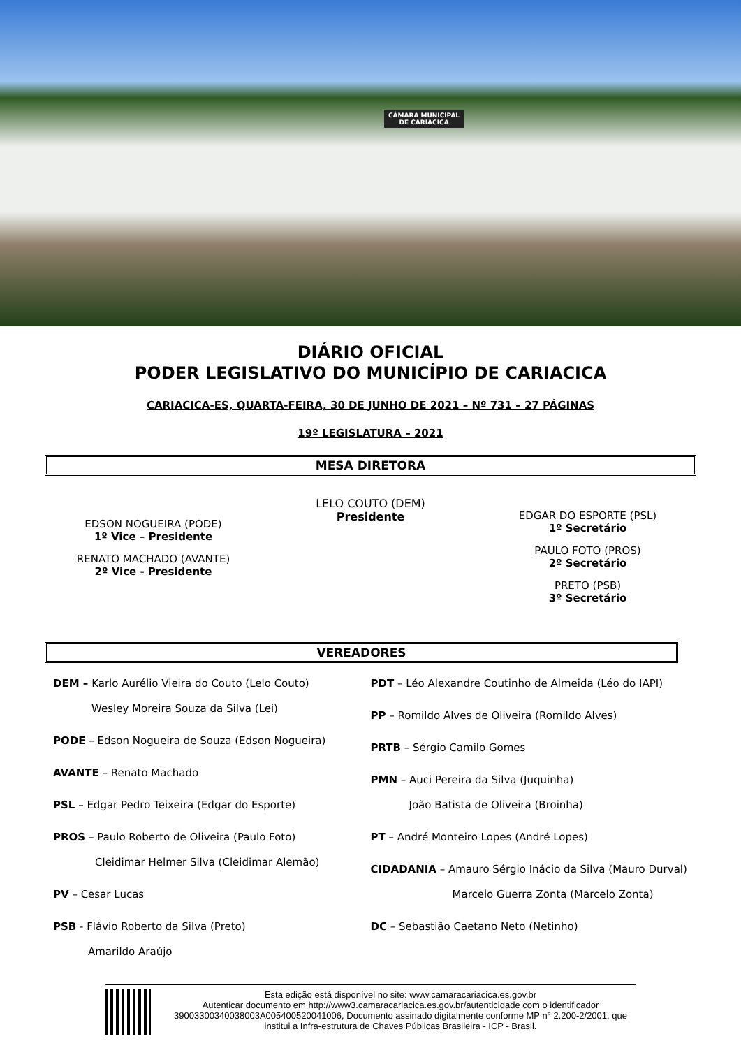CÂMARA MUNICIPAL
DE CARIACICA
DIÁRIO OFICIAL
PODER LEGISLATIVO DO MUNICÍPIO DE CARIACICA
CARIACICA-ES, QUARTA-FEIRA, 30 DE JUNHO DE 2021 – Nº 731 – 27 PÁGINAS
19º LEGISLATURA – 2021
MESA DIRETORA
EDSON NOGUEIRA (PODE)
1º Vice – Presidente
RENATO MACHADO (AVANTE)
2º Vice - Presidente
LELO COUTO (DEM)
Presidente
EDGAR DO ESPORTE (PSL)
1º Secretário
PAULO FOTO (PROS)
2º Secretário
PRETO (PSB)
3º Secretário
VEREADORES
DEM – Karlo Aurélio Vieira do Couto (Lelo Couto)
Wesley Moreira Souza da Silva (Lei)
PODE – Edson Nogueira de Souza (Edson Nogueira)
AVANTE – Renato Machado
PSL – Edgar Pedro Teixeira (Edgar do Esporte)
PROS – Paulo Roberto de Oliveira (Paulo Foto)
Cleidimar Helmer Silva (Cleidimar Alemão)
PV – Cesar Lucas
PSB - Flávio Roberto da Silva (Preto)
Amarildo Araújo
PDT – Léo Alexandre Coutinho de Almeida (Léo do IAPI)
PP – Romildo Alves de Oliveira (Romildo Alves)
PRTB – Sérgio Camilo Gomes
PMN – Auci Pereira da Silva (Juquinha)
João Batista de Oliveira (Broinha)
PT – André Monteiro Lopes (André Lopes)
CIDADANIA – Amauro Sérgio Inácio da Silva (Mauro Durval)
Marcelo Guerra Zonta (Marcelo Zonta)
DC – Sebastião Caetano Neto (Netinho)
Esta edição está disponível no site: www.camaracariacica.es.gov.br
Autenticar documento em http://www3.camaracariacica.es.gov.br/autenticidade com o identificador 39003300340038003A005400520041006, Documento assinado digitalmente conforme MP n° 2.200-2/2001, que institui a Infra-estrutura de Chaves Públicas Brasileira - ICP - Brasil.